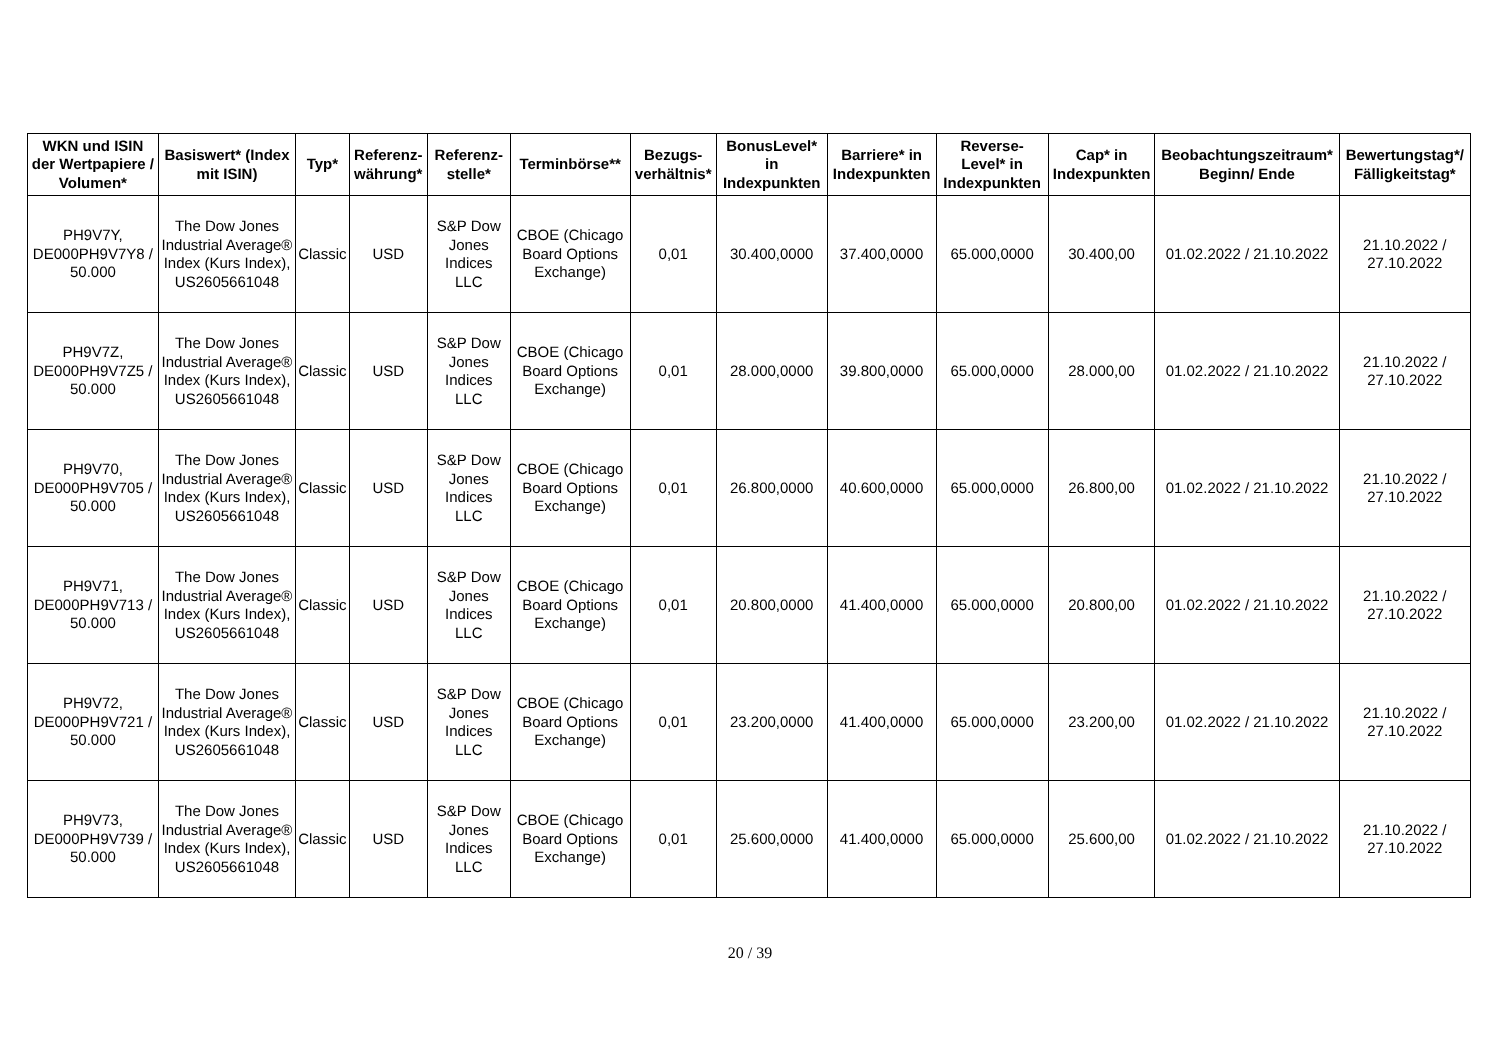| WKN und ISIN der Wertpapiere / Volumen* | Basiswert* (Index mit ISIN) | Typ* | Referenz-währung* | Referenz-stelle* | Terminbörse** | Bezugs-verhältnis* | BonusLevel* in Indexpunkten | Barriere* in Indexpunkten | Reverse-Level* in Indexpunkten | Cap* in Indexpunkten | Beobachtungszeitraum* Beginn/ Ende | Bewertungstag*/ Fälligkeitstag* |
| --- | --- | --- | --- | --- | --- | --- | --- | --- | --- | --- | --- | --- |
| PH9V7Y, DE000PH9V7Y8 / 50.000 | The Dow Jones Industrial Average® Index (Kurs Index), US2605661048 | Classic | USD | S&P Dow Jones Indices LLC | CBOE (Chicago Board Options Exchange) | 0,01 | 30.400,0000 | 37.400,0000 | 65.000,0000 | 30.400,00 | 01.02.2022 / 21.10.2022 | 21.10.2022 / 27.10.2022 |
| PH9V7Z, DE000PH9V7Z5 / 50.000 | The Dow Jones Industrial Average® Index (Kurs Index), US2605661048 | Classic | USD | S&P Dow Jones Indices LLC | CBOE (Chicago Board Options Exchange) | 0,01 | 28.000,0000 | 39.800,0000 | 65.000,0000 | 28.000,00 | 01.02.2022 / 21.10.2022 | 21.10.2022 / 27.10.2022 |
| PH9V70, DE000PH9V705 / 50.000 | The Dow Jones Industrial Average® Index (Kurs Index), US2605661048 | Classic | USD | S&P Dow Jones Indices LLC | CBOE (Chicago Board Options Exchange) | 0,01 | 26.800,0000 | 40.600,0000 | 65.000,0000 | 26.800,00 | 01.02.2022 / 21.10.2022 | 21.10.2022 / 27.10.2022 |
| PH9V71, DE000PH9V713 / 50.000 | The Dow Jones Industrial Average® Index (Kurs Index), US2605661048 | Classic | USD | S&P Dow Jones Indices LLC | CBOE (Chicago Board Options Exchange) | 0,01 | 20.800,0000 | 41.400,0000 | 65.000,0000 | 20.800,00 | 01.02.2022 / 21.10.2022 | 21.10.2022 / 27.10.2022 |
| PH9V72, DE000PH9V721 / 50.000 | The Dow Jones Industrial Average® Index (Kurs Index), US2605661048 | Classic | USD | S&P Dow Jones Indices LLC | CBOE (Chicago Board Options Exchange) | 0,01 | 23.200,0000 | 41.400,0000 | 65.000,0000 | 23.200,00 | 01.02.2022 / 21.10.2022 | 21.10.2022 / 27.10.2022 |
| PH9V73, DE000PH9V739 / 50.000 | The Dow Jones Industrial Average® Index (Kurs Index), US2605661048 | Classic | USD | S&P Dow Jones Indices LLC | CBOE (Chicago Board Options Exchange) | 0,01 | 25.600,0000 | 41.400,0000 | 65.000,0000 | 25.600,00 | 01.02.2022 / 21.10.2022 | 21.10.2022 / 27.10.2022 |
20 / 39